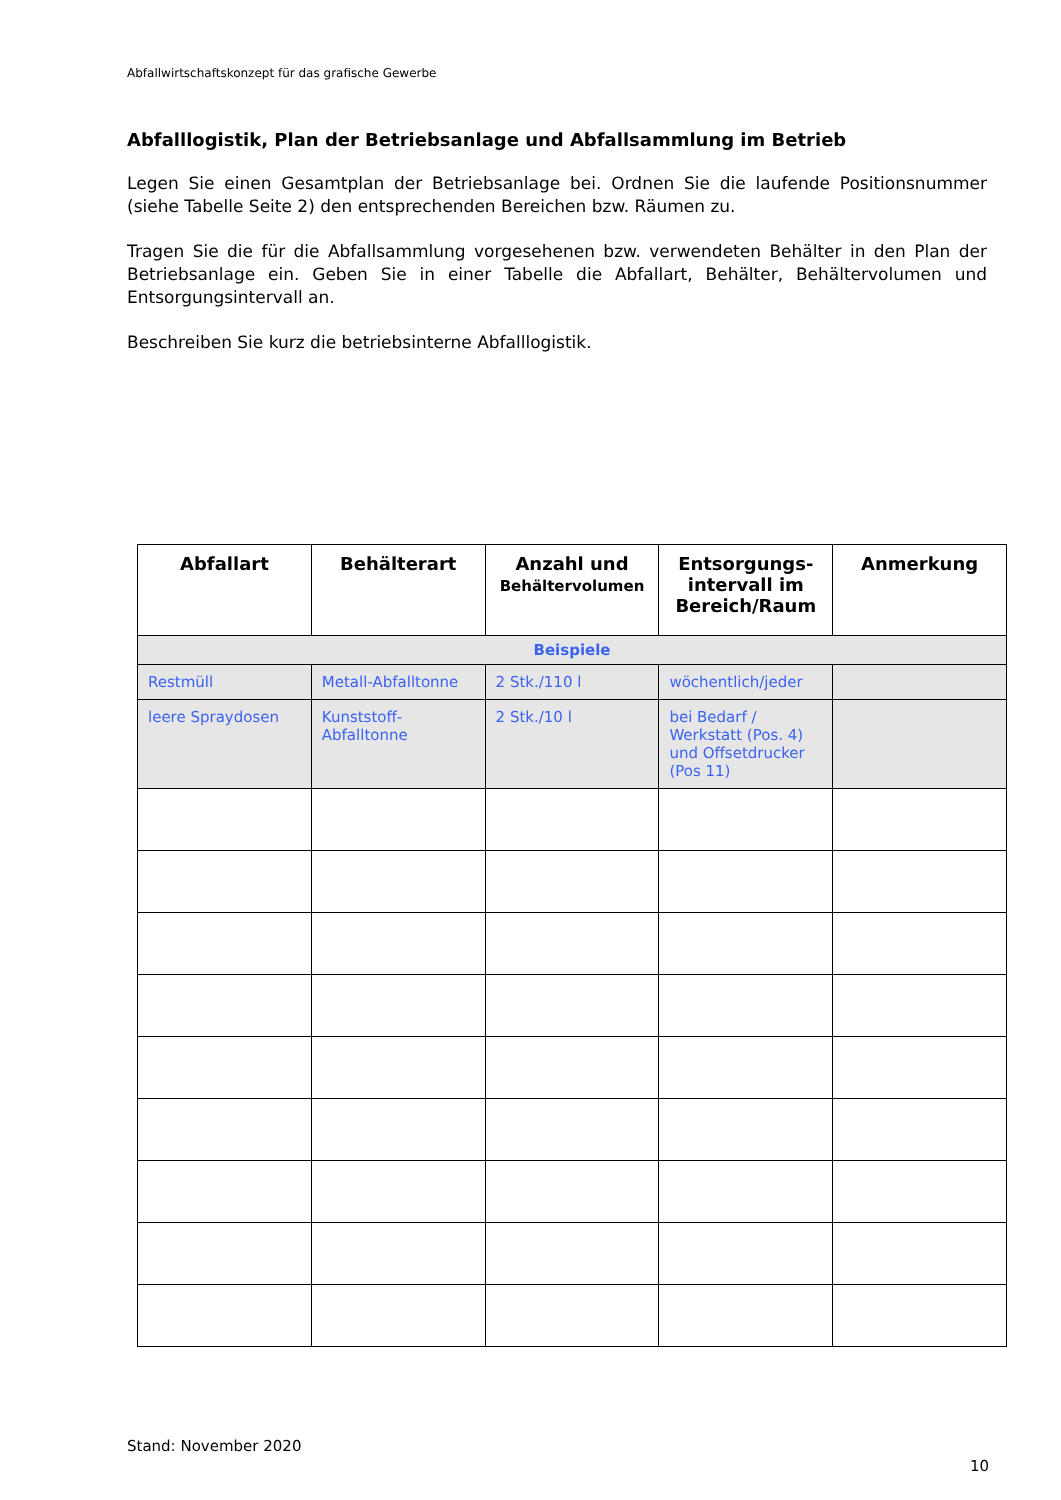Abfallwirtschaftskonzept für das grafische Gewerbe
Abfalllogistik, Plan der Betriebsanlage und Abfallsammlung im Betrieb
Legen Sie einen Gesamtplan der Betriebsanlage bei. Ordnen Sie die laufende Positionsnummer (siehe Tabelle Seite 2) den entsprechenden Bereichen bzw. Räumen zu.
Tragen Sie die für die Abfallsammlung vorgesehenen bzw. verwendeten Behälter in den Plan der Betriebsanlage ein. Geben Sie in einer Tabelle die Abfallart, Behälter, Behältervolumen und Entsorgungsintervall an.
Beschreiben Sie kurz die betriebsinterne Abfalllogistik.
| Abfallart | Behälterart | Anzahl und Behältervolumen | Entsorgungs- intervall im Bereich/Raum | Anmerkung |
| --- | --- | --- | --- | --- |
| Beispiele | | | | |
| Restmüll | Metall-Abfalltonne | 2 Stk./110 l | wöchentlich/jeder | |
| leere Spraydosen | Kunststoff- Abfalltonne | 2 Stk./10 l | bei Bedarf / Werkstatt (Pos. 4) und Offsetdrucker (Pos 11) | |
Stand: November 2020
10